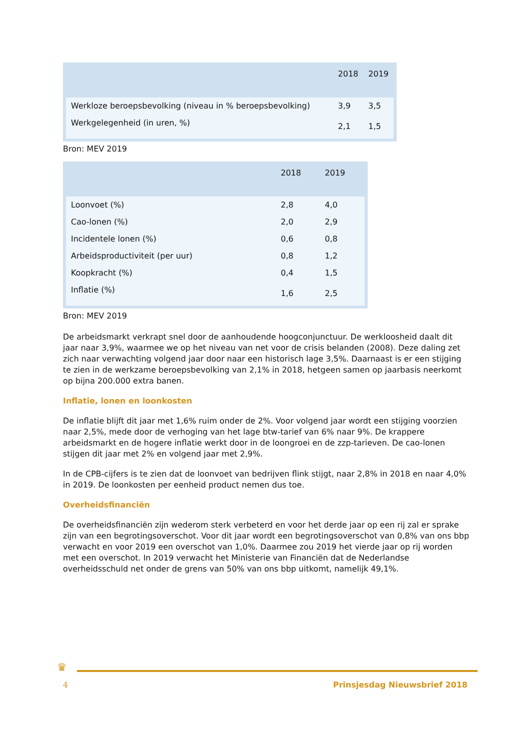| | 2018 | 2019 |
| --- | --- | --- |
| Werkloze beroepsbevolking (niveau in % beroepsbevolking) | 3,9 | 3,5 |
| Werkgelegenheid (in uren, %) | 2,1 | 1,5 |
Bron: MEV 2019
| | 2018 | 2019 |
| --- | --- | --- |
| Loonvoet (%) | 2,8 | 4,0 |
| Cao-lonen (%) | 2,0 | 2,9 |
| Incidentele lonen (%) | 0,6 | 0,8 |
| Arbeidsproductiviteit (per uur) | 0,8 | 1,2 |
| Koopkracht (%) | 0,4 | 1,5 |
| Inflatie (%) | 1,6 | 2,5 |
Bron: MEV 2019
De arbeidsmarkt verkrapt snel door de aanhoudende hoogconjunctuur. De werkloosheid daalt dit jaar naar 3,9%, waarmee we op het niveau van net voor de crisis belanden (2008). Deze daling zet zich naar verwachting volgend jaar door naar een historisch lage 3,5%. Daarnaast is er een stijging te zien in de werkzame beroepsbevolking van 2,1% in 2018, hetgeen samen op jaarbasis neerkomt op bijna 200.000 extra banen.
Inflatie, lonen en loonkosten
De inflatie blijft dit jaar met 1,6% ruim onder de 2%. Voor volgend jaar wordt een stijging voorzien naar 2,5%, mede door de verhoging van het lage btw-tarief van 6% naar 9%. De krappere arbeidsmarkt en de hogere inflatie werkt door in de loongroei en de zzp-tarieven. De cao-lonen stijgen dit jaar met 2% en volgend jaar met 2,9%.
In de CPB-cijfers is te zien dat de loonvoet van bedrijven flink stijgt, naar 2,8% in 2018 en naar 4,0% in 2019. De loonkosten per eenheid product nemen dus toe.
Overheidsfinanciën
De overheidsfinanciën zijn wederom sterk verbeterd en voor het derde jaar op een rij zal er sprake zijn van een begrotingsoverschot. Voor dit jaar wordt een begrotingsoverschot van 0,8% van ons bbp verwacht en voor 2019 een overschot van 1,0%. Daarmee zou 2019 het vierde jaar op rij worden met een overschot. In 2019 verwacht het Ministerie van Financiën dat de Nederlandse overheidsschuld net onder de grens van 50% van ons bbp uitkomt, namelijk 49,1%.
♛
4 Prinsjesdag Nieuwsbrief 2018